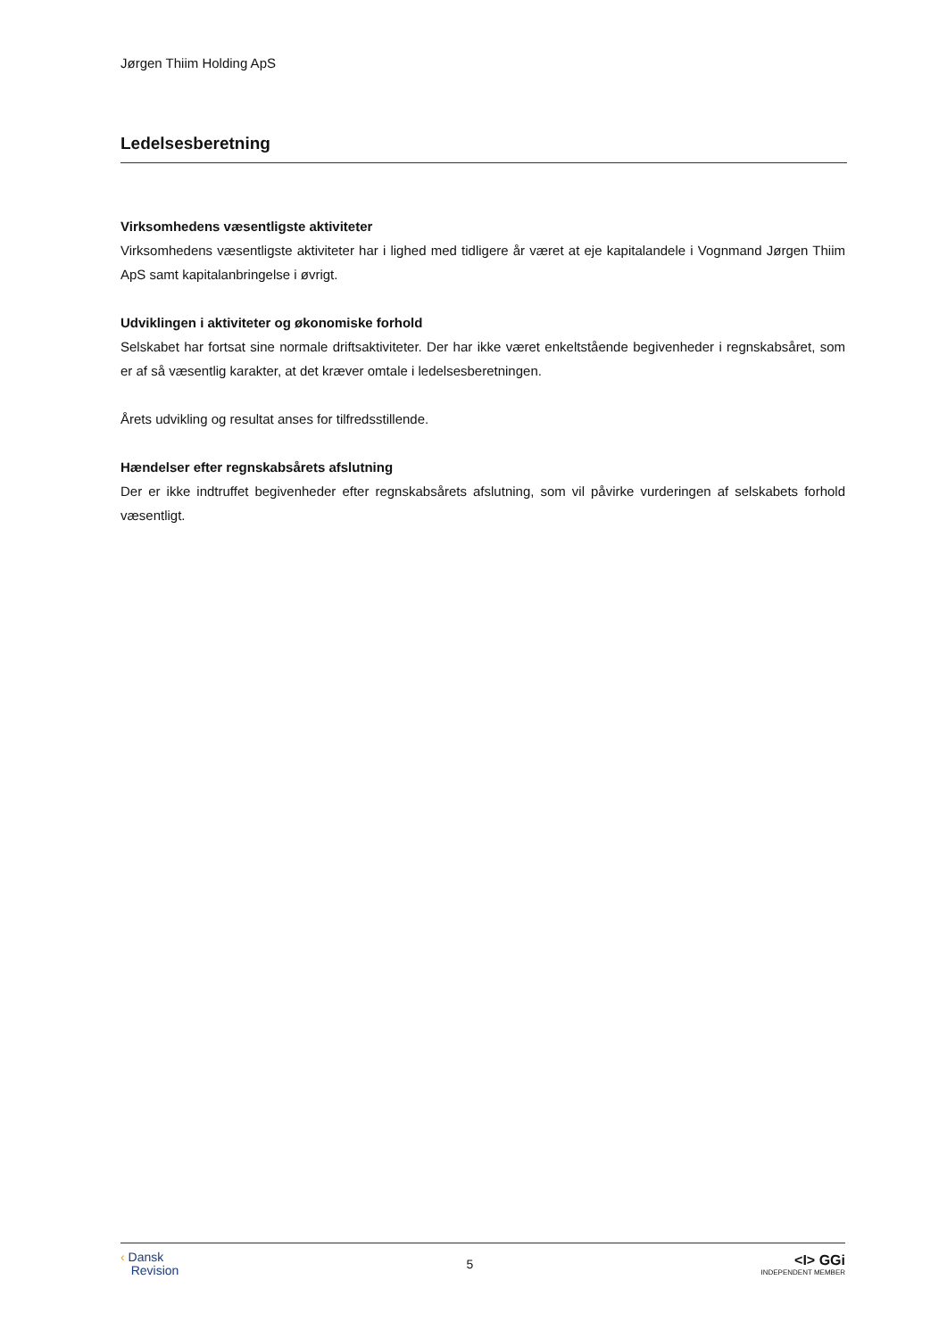Jørgen Thiim Holding ApS
Ledelsesberetning
Virksomhedens væsentligste aktiviteter
Virksomhedens væsentligste aktiviteter har i lighed med tidligere år været at eje kapitalandele i Vognmand Jørgen Thiim ApS samt kapitalanbringelse i øvrigt.
Udviklingen i aktiviteter og økonomiske forhold
Selskabet har fortsat sine normale driftsaktiviteter. Der har ikke været enkeltstående begivenheder i regnskabsåret, som er af så væsentlig karakter, at det kræver omtale i ledelsesberetningen.
Årets udvikling og resultat anses for tilfredsstillende.
Hændelser efter regnskabsårets afslutning
Der er ikke indtruffet begivenheder efter regnskabsårets afslutning, som vil påvirke vurderingen af selskabets forhold væsentligt.
‹ Dansk
Revision
5
<I> GGi
INDEPENDENT MEMBER